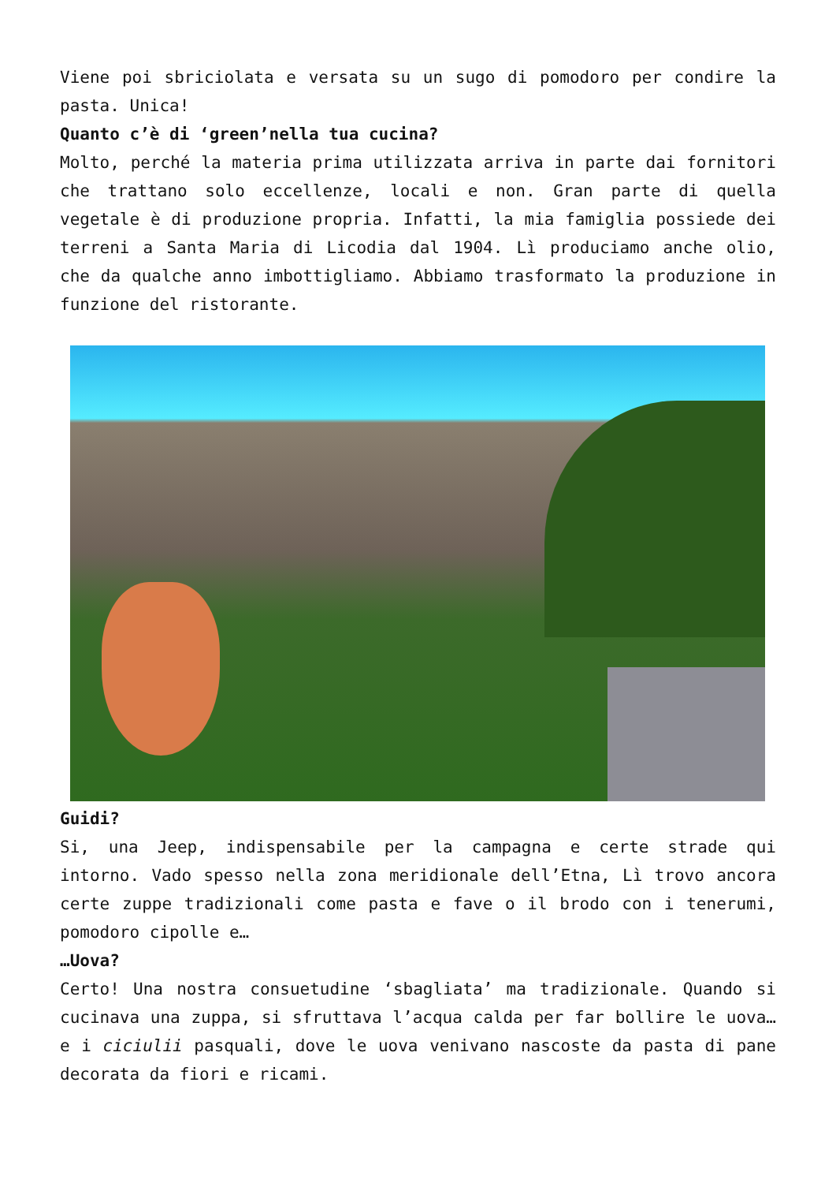Viene poi sbriciolata e versata su un sugo di pomodoro per condire la pasta. Unica!
Quanto c’è di ‘green’nella tua cucina?
Molto, perché la materia prima utilizzata arriva in parte dai fornitori che trattano solo eccellenze, locali e non. Gran parte di quella vegetale è di produzione propria. Infatti, la mia famiglia possiede dei terreni a Santa Maria di Licodia dal 1904. Lì produciamo anche olio, che da qualche anno imbottigliamo. Abbiamo trasformato la produzione in funzione del ristorante.
Guidi?
Si, una Jeep, indispensabile per la campagna e certe strade qui intorno. Vado spesso nella zona meridionale dell’Etna, Lì trovo ancora certe zuppe tradizionali come pasta e fave o il brodo con i tenerumi, pomodoro cipolle e…
…Uova?
Certo! Una nostra consuetudine ‘sbagliata’ ma tradizionale. Quando si cucinava una zuppa, si sfruttava l’acqua calda per far bollire le uova…e i ciciulii pasquali, dove le uova venivano nascoste da pasta di pane decorata da fiori e ricami.